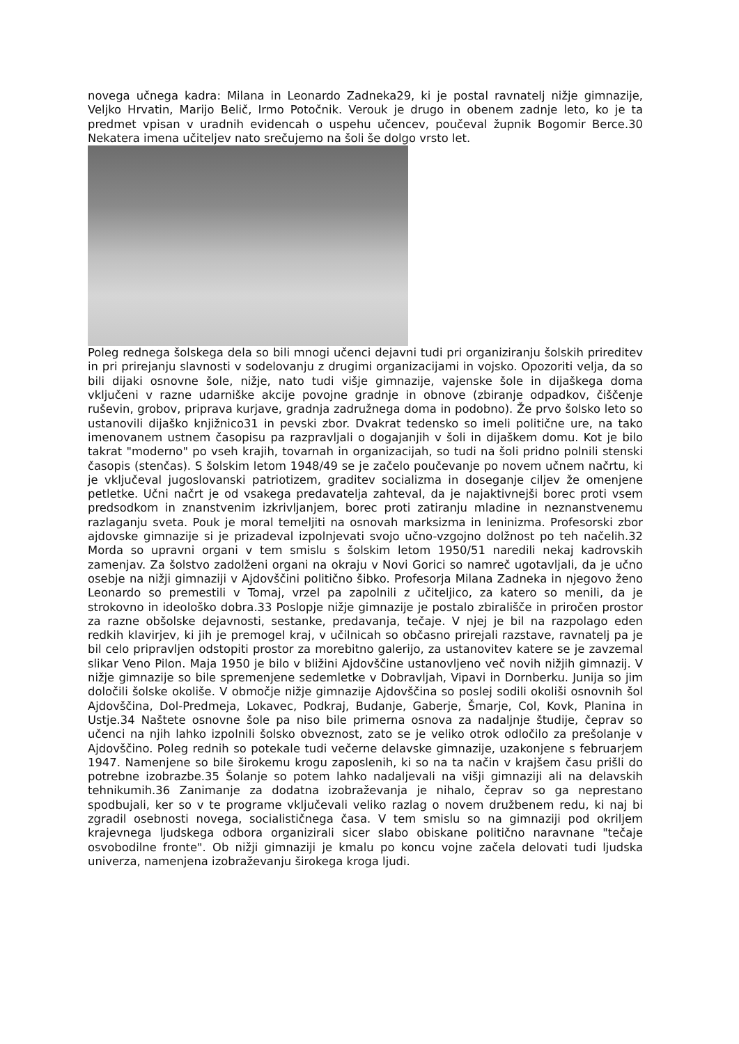novega učnega kadra: Milana in Leonardo Zadneka29, ki je postal ravnatelj nižje gimnazije, Veljko Hrvatin, Marijo Belič, Irmo Potočnik. Verouk je drugo in obenem zadnje leto, ko je ta predmet vpisan v uradnih evidencah o uspehu učencev, poučeval župnik Bogomir Berce.30 Nekatera imena učiteljev nato srečujemo na šoli še dolgo vrsto let.
Poleg rednega šolskega dela so bili mnogi učenci dejavni tudi pri organiziranju šolskih prireditev in pri prirejanju slavnosti v sodelovanju z drugimi organizacijami in vojsko. Opozoriti velja, da so bili dijaki osnovne šole, nižje, nato tudi višje gimnazije, vajenske šole in dijaškega doma vključeni v razne udarniške akcije povojne gradnje in obnove (zbiranje odpadkov, čiščenje ruševin, grobov, priprava kurjave, gradnja zadružnega doma in podobno). Že prvo šolsko leto so ustanovili dijaško knjižnico31 in pevski zbor. Dvakrat tedensko so imeli politične ure, na tako imenovanem ustnem časopisu pa razpravljali o dogajanjih v šoli in dijaškem domu. Kot je bilo takrat "moderno" po vseh krajih, tovarnah in organizacijah, so tudi na šoli pridno polnili stenski časopis (stenčas). S šolskim letom 1948/49 se je začelo poučevanje po novem učnem načrtu, ki je vključeval jugoslovanski patriotizem, graditev socializma in doseganje ciljev že omenjene petletke. Učni načrt je od vsakega predavatelja zahteval, da je najaktivnejši borec proti vsem predsodkom in znanstvenim izkrivljanjem, borec proti zatiranju mladine in neznanstvenemu razlaganju sveta. Pouk je moral temeljiti na osnovah marksizma in leninizma. Profesorski zbor ajdovske gimnazije si je prizadeval izpolnjevati svojo učno-vzgojno dolžnost po teh načelih.32 Morda so upravni organi v tem smislu s šolskim letom 1950/51 naredili nekaj kadrovskih zamenjav. Za šolstvo zadolženi organi na okraju v Novi Gorici so namreč ugotavljali, da je učno osebje na nižji gimnaziji v Ajdovščini politično šibko. Profesorja Milana Zadneka in njegovo ženo Leonardo so premestili v Tomaj, vrzel pa zapolnili z učiteljico, za katero so menili, da je strokovno in ideološko dobra.33 Poslopje nižje gimnazije je postalo zbirališče in priročen prostor za razne obšolske dejavnosti, sestanke, predavanja, tečaje. V njej je bil na razpolago eden redkih klavirjev, ki jih je premogel kraj, v učilnicah so občasno prirejali razstave, ravnatelj pa je bil celo pripravljen odstopiti prostor za morebitno galerijo, za ustanovitev katere se je zavzemal slikar Veno Pilon. Maja 1950 je bilo v bližini Ajdovščine ustanovljeno več novih nižjih gimnazij. V nižje gimnazije so bile spremenjene sedemletke v Dobravljah, Vipavi in Dornberku. Junija so jim določili šolske okoliše. V območje nižje gimnazije Ajdovščina so poslej sodili okoliši osnovnih šol Ajdovščina, Dol-Predmeja, Lokavec, Podkraj, Budanje, Gaberje, Šmarje, Col, Kovk, Planina in Ustje.34 Naštete osnovne šole pa niso bile primerna osnova za nadaljnje študije, čeprav so učenci na njih lahko izpolnili šolsko obveznost, zato se je veliko otrok odločilo za prešolanje v Ajdovščino. Poleg rednih so potekale tudi večerne delavske gimnazije, uzakonjene s februarjem 1947. Namenjene so bile širokemu krogu zaposlenih, ki so na ta način v krajšem času prišli do potrebne izobrazbe.35 Šolanje so potem lahko nadaljevali na višji gimnaziji ali na delavskih tehnikumih.36 Zanimanje za dodatna izobraževanja je nihalo, čeprav so ga neprestano spodbujali, ker so v te programe vključevali veliko razlag o novem družbenem redu, ki naj bi zgradil osebnosti novega, socialističnega časa. V tem smislu so na gimnaziji pod okriljem krajevnega ljudskega odbora organizirali sicer slabo obiskane politično naravnane "tečaje osvobodilne fronte". Ob nižji gimnaziji je kmalu po koncu vojne začela delovati tudi ljudska univerza, namenjena izobraževanju širokega kroga ljudi.